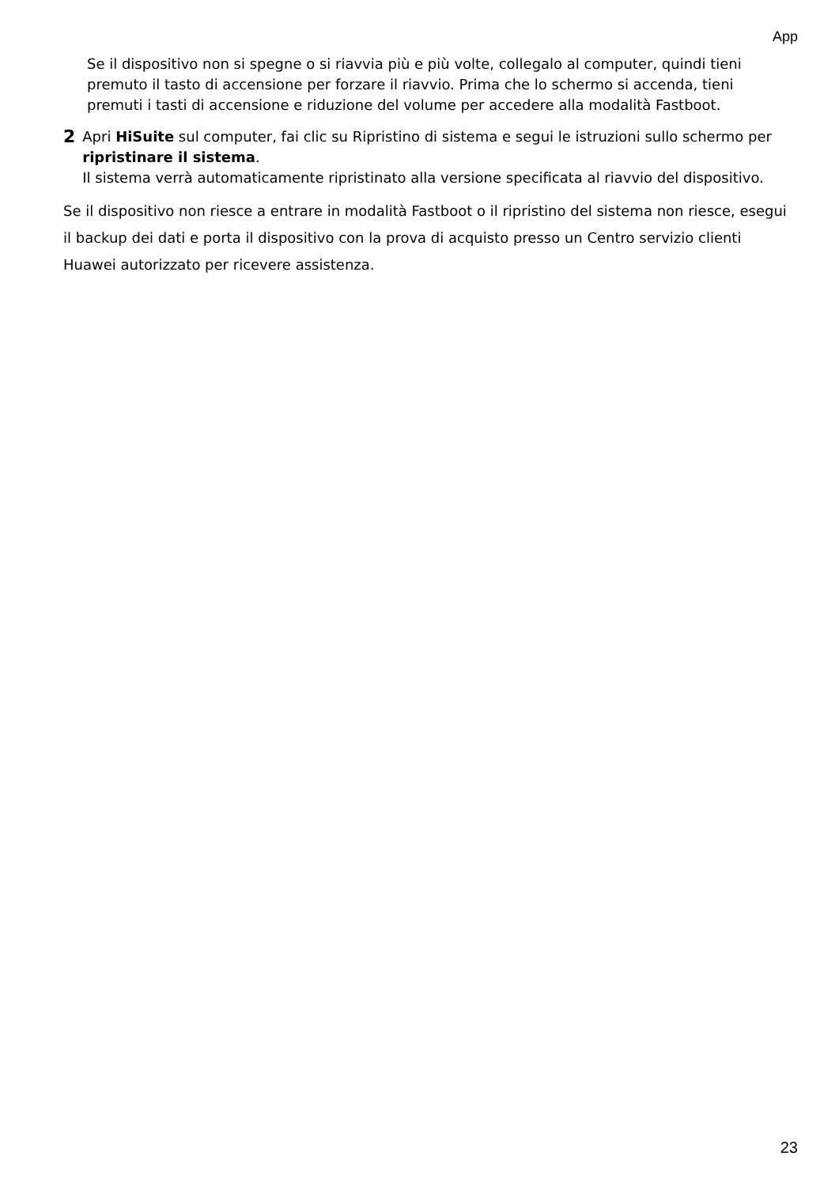App
Se il dispositivo non si spegne o si riavvia più e più volte, collegalo al computer, quindi tieni premuto il tasto di accensione per forzare il riavvio. Prima che lo schermo si accenda, tieni premuti i tasti di accensione e riduzione del volume per accedere alla modalità Fastboot.
2
Apri HiSuite sul computer, fai clic su Ripristino di sistema e segui le istruzioni sullo schermo per ripristinare il sistema.
Il sistema verrà automaticamente ripristinato alla versione specificata al riavvio del dispositivo.
Se il dispositivo non riesce a entrare in modalità Fastboot o il ripristino del sistema non riesce, esegui il backup dei dati e porta il dispositivo con la prova di acquisto presso un Centro servizio clienti Huawei autorizzato per ricevere assistenza.
23